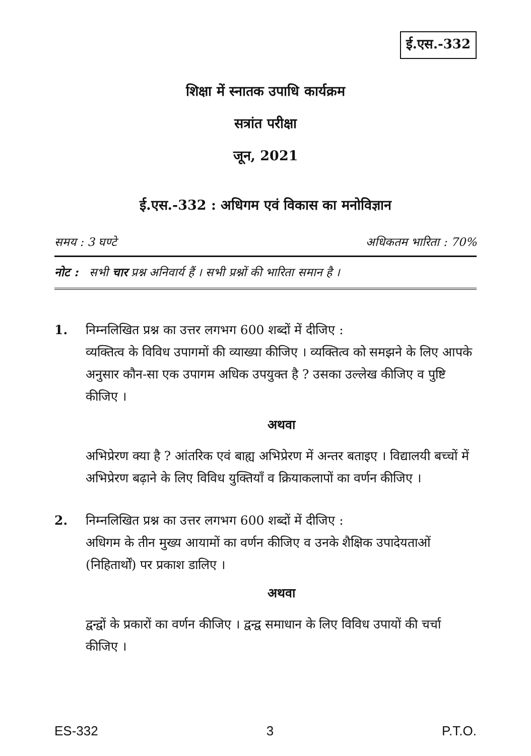ई.एस.-332
शिक्षा में स्नातक उपाधि कार्यक्रम
सत्रांत परीक्षा
जून, 2021
ई.एस.-332 : अधिगम एवं विकास का मनोविज्ञान
समय : 3 घण्टे अधिकतम भारिता : 70%
नोट : सभी चार प्रश्न अनिवार्य हैं । सभी प्रश्नों की भारिता समान है ।
1. निम्नलिखित प्रश्न का उत्तर लगभग 600 शब्दों में दीजिए :
व्यक्तित्व के विविध उपागमों की व्याख्या कीजिए । व्यक्तित्व को समझने के लिए आपके अनुसार कौन-सा एक उपागम अधिक उपयुक्त है ? उसका उल्लेख कीजिए व पुष्टि कीजिए ।
अथवा
अभिप्रेरण क्या है ? आंतरिक एवं बाह्य अभिप्रेरण में अन्तर बताइए । विद्यालयी बच्चों में अभिप्रेरण बढ़ाने के लिए विविध युक्तियाँ व क्रियाकलापों का वर्णन कीजिए ।
2. निम्नलिखित प्रश्न का उत्तर लगभग 600 शब्दों में दीजिए :
अधिगम के तीन मुख्य आयामों का वर्णन कीजिए व उनके शैक्षिक उपादेयताओं (निहितार्थों) पर प्रकाश डालिए ।
अथवा
द्वन्द्वों के प्रकारों का वर्णन कीजिए । द्वन्द्व समाधान के लिए विविध उपायों की चर्चा कीजिए ।
ES-332 3 P.T.O.